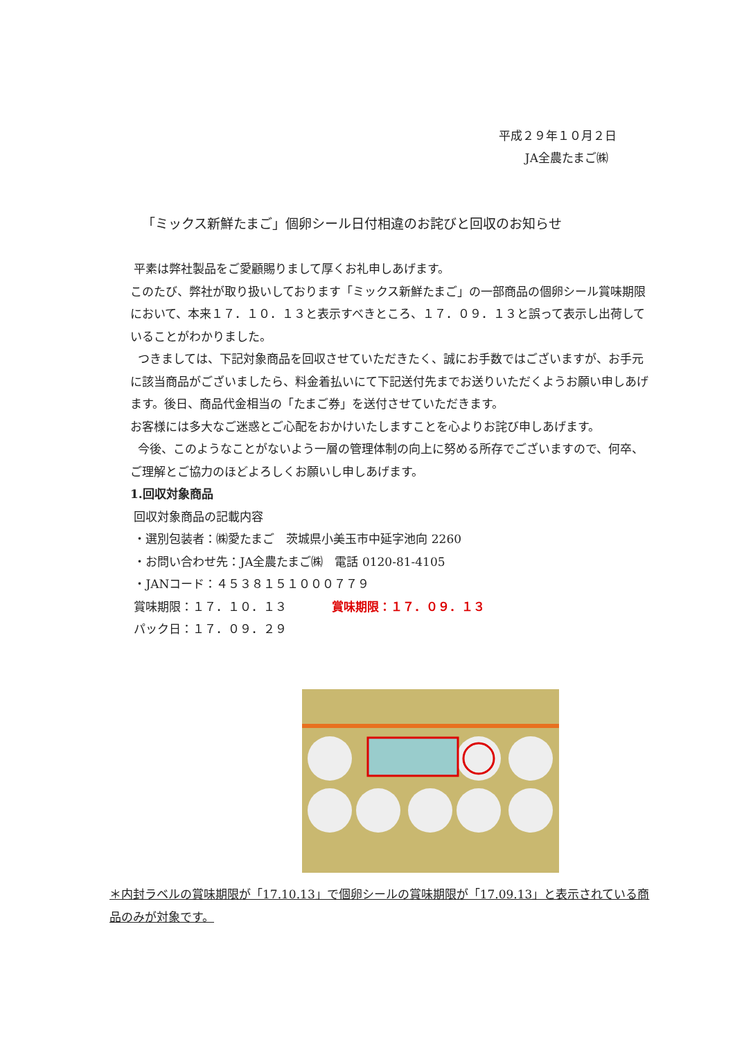平成２９年１０月２日
JA全農たまご㈱
「ミックス新鮮たまご」個卵シール日付相違のお詫びと回収のお知らせ
平素は弊社製品をご愛顧賜りまして厚くお礼申しあげます。
このたび、弊社が取り扱いしております「ミックス新鮮たまご」の一部商品の個卵シール賞味期限において、本来１７．１０．１３と表示すべきところ、１７．０９．１３と誤って表示し出荷していることがわかりました。
つきましては、下記対象商品を回収させていただきたく、誠にお手数ではございますが、お手元に該当商品がございましたら、料金着払いにて下記送付先までお送りいただくようお願い申しあげます。後日、商品代金相当の「たまご券」を送付させていただきます。
お客様には多大なご迷惑とご心配をおかけいたしますことを心よりお詫び申しあげます。
今後、このようなことがないよう一層の管理体制の向上に努める所存でございますので、何卒、ご理解とご協力のほどよろしくお願いし申しあげます。
1.回収対象商品
回収対象商品の記載内容
・選別包装者：㈱愛たまご　茨城県小美玉市中延字池向 2260
・お問い合わせ先：JA全農たまご㈱　電話 0120-81-4105
・JANコード：４５３８１５１０００７７９
賞味期限：１７．１０．１３ 賞味期限：１７．０９．１３
パック日：１７．０９．２９
＊内封ラベルの賞味期限が「17.10.13」で個卵シールの賞味期限が「17.09.13」と表示されている商品のみが対象です。